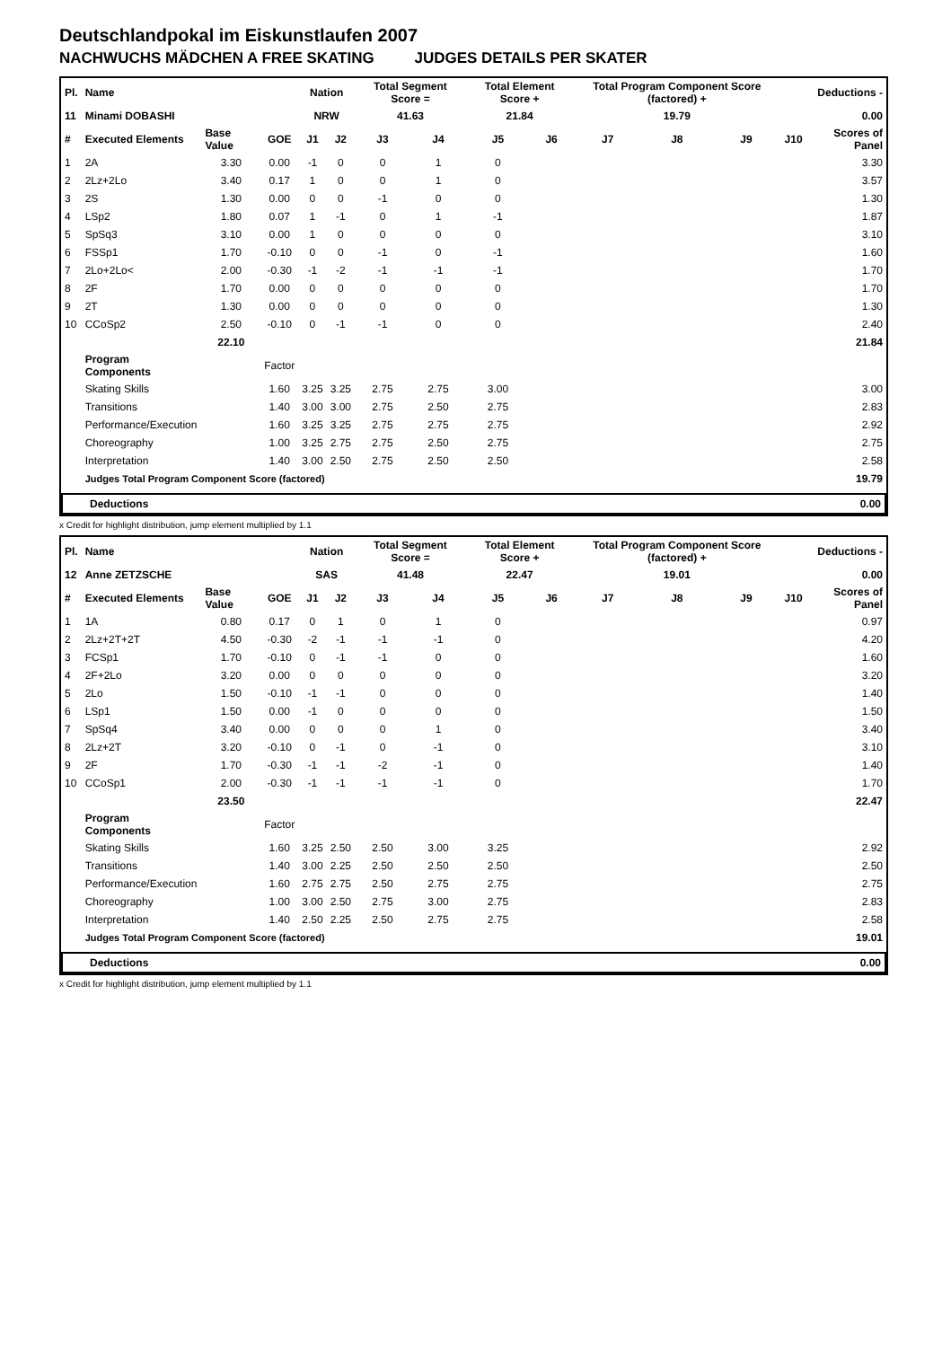Deutschlandpokal im Eiskunstlaufen 2007
NACHWUCHS MÄDCHEN A FREE SKATING JUDGES DETAILS PER SKATER
| Pl. | Name | | | Nation | | Total Segment Score = | | Total Element Score + | | Total Program Component Score (factored) + | | | Deductions - | |
| --- | --- | --- | --- | --- | --- | --- | --- | --- | --- | --- | --- | --- | --- | --- |
| 11 | Minami DOBASHI | | | NRW | | 41.63 | | 21.84 | | 19.79 | | | 0.00 | |
| # | Executed Elements | Base Value | GOE | J1 | J2 | J3 | J4 | J5 | J6 | J7 | J8 | J9 | J10 | Scores of Panel |
| 1 | 2A | 3.30 | 0.00 | -1 | 0 | 0 | 1 | 0 | | | | | | 3.30 |
| 2 | 2Lz+2Lo | 3.40 | 0.17 | 1 | 0 | 0 | 1 | 0 | | | | | | 3.57 |
| 3 | 2S | 1.30 | 0.00 | 0 | 0 | -1 | 0 | 0 | | | | | | 1.30 |
| 4 | LSp2 | 1.80 | 0.07 | 1 | -1 | 0 | 1 | -1 | | | | | | 1.87 |
| 5 | SpSq3 | 3.10 | 0.00 | 1 | 0 | 0 | 0 | 0 | | | | | | 3.10 |
| 6 | FSSp1 | 1.70 | -0.10 | 0 | 0 | -1 | 0 | -1 | | | | | | 1.60 |
| 7 | 2Lo+2Lo< | 2.00 | -0.30 | -1 | -2 | -1 | -1 | -1 | | | | | | 1.70 |
| 8 | 2F | 1.70 | 0.00 | 0 | 0 | 0 | 0 | 0 | | | | | | 1.70 |
| 9 | 2T | 1.30 | 0.00 | 0 | 0 | 0 | 0 | 0 | | | | | | 1.30 |
| 10 | CCoSp2 | 2.50 | -0.10 | 0 | -1 | -1 | 0 | 0 | | | | | | 2.40 |
| | | 22.10 | | | | | | | | | | | | 21.84 |
| | Program Components | | Factor | | | | | | | | | | | |
| | Skating Skills | | 1.60 | 3.25 | 3.25 | 2.75 | 2.75 | 3.00 | | | | | | 3.00 |
| | Transitions | | 1.40 | 3.00 | 3.00 | 2.75 | 2.50 | 2.75 | | | | | | 2.83 |
| | Performance/Execution | | 1.60 | 3.25 | 3.25 | 2.75 | 2.75 | 2.75 | | | | | | 2.92 |
| | Choreography | | 1.00 | 3.25 | 2.75 | 2.75 | 2.50 | 2.75 | | | | | | 2.75 |
| | Interpretation | | 1.40 | 3.00 | 2.50 | 2.75 | 2.50 | 2.50 | | | | | | 2.58 |
| | Judges Total Program Component Score (factored) | | | | | | | | | | | | | 19.79 |
| Deductions | 0.00 |
| --- | --- |
x Credit for highlight distribution, jump element multiplied by 1.1
| Pl. | Name | | | Nation | | Total Segment Score = | | Total Element Score + | | Total Program Component Score (factored) + | | | Deductions - | |
| --- | --- | --- | --- | --- | --- | --- | --- | --- | --- | --- | --- | --- | --- | --- |
| 12 | Anne ZETZSCHE | | | SAS | | 41.48 | | 22.47 | | 19.01 | | | 0.00 | |
| # | Executed Elements | Base Value | GOE | J1 | J2 | J3 | J4 | J5 | J6 | J7 | J8 | J9 | J10 | Scores of Panel |
| 1 | 1A | 0.80 | 0.17 | 0 | 1 | 0 | 1 | 0 | | | | | | 0.97 |
| 2 | 2Lz+2T+2T | 4.50 | -0.30 | -2 | -1 | -1 | -1 | 0 | | | | | | 4.20 |
| 3 | FCSp1 | 1.70 | -0.10 | 0 | -1 | -1 | 0 | 0 | | | | | | 1.60 |
| 4 | 2F+2Lo | 3.20 | 0.00 | 0 | 0 | 0 | 0 | 0 | | | | | | 3.20 |
| 5 | 2Lo | 1.50 | -0.10 | -1 | -1 | 0 | 0 | 0 | | | | | | 1.40 |
| 6 | LSp1 | 1.50 | 0.00 | -1 | 0 | 0 | 0 | 0 | | | | | | 1.50 |
| 7 | SpSq4 | 3.40 | 0.00 | 0 | 0 | 0 | 1 | 0 | | | | | | 3.40 |
| 8 | 2Lz+2T | 3.20 | -0.10 | 0 | -1 | 0 | -1 | 0 | | | | | | 3.10 |
| 9 | 2F | 1.70 | -0.30 | -1 | -1 | -2 | -1 | 0 | | | | | | 1.40 |
| 10 | CCoSp1 | 2.00 | -0.30 | -1 | -1 | -1 | -1 | 0 | | | | | | 1.70 |
| | | 23.50 | | | | | | | | | | | | 22.47 |
| | Program Components | | Factor | | | | | | | | | | | |
| | Skating Skills | | 1.60 | 3.25 | 2.50 | 2.50 | 3.00 | 3.25 | | | | | | 2.92 |
| | Transitions | | 1.40 | 3.00 | 2.25 | 2.50 | 2.50 | 2.50 | | | | | | 2.50 |
| | Performance/Execution | | 1.60 | 2.75 | 2.75 | 2.50 | 2.75 | 2.75 | | | | | | 2.75 |
| | Choreography | | 1.00 | 3.00 | 2.50 | 2.75 | 3.00 | 2.75 | | | | | | 2.83 |
| | Interpretation | | 1.40 | 2.50 | 2.25 | 2.50 | 2.75 | 2.75 | | | | | | 2.58 |
| | Judges Total Program Component Score (factored) | | | | | | | | | | | | | 19.01 |
| Deductions | 0.00 |
| --- | --- |
x Credit for highlight distribution, jump element multiplied by 1.1